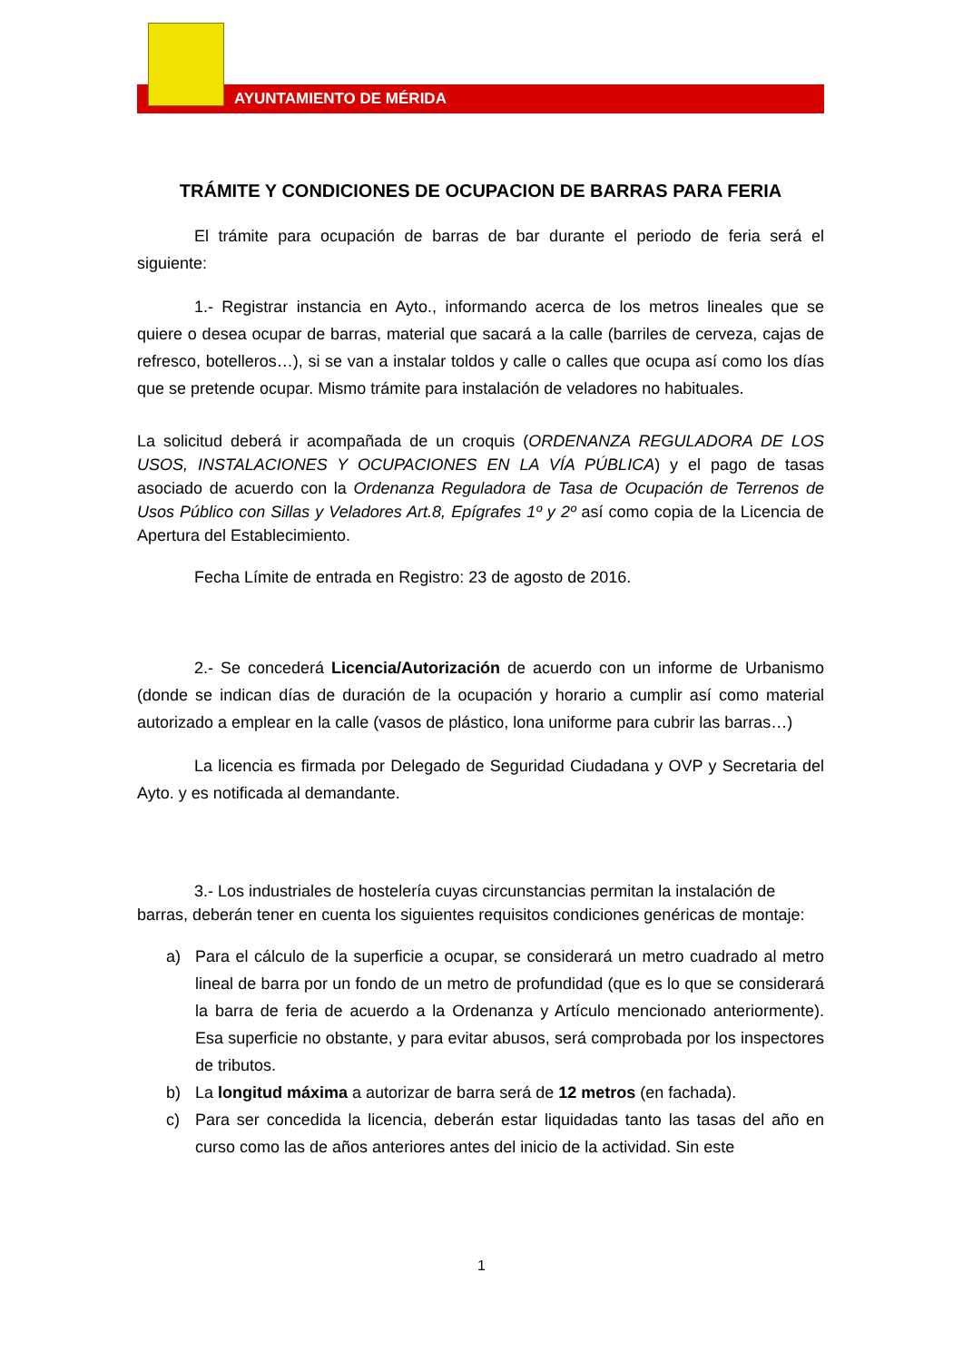AYUNTAMIENTO DE MÉRIDA
TRÁMITE Y CONDICIONES DE OCUPACION DE BARRAS PARA FERIA
El trámite para ocupación de barras de bar durante el periodo de feria será el siguiente:
1.- Registrar instancia en Ayto., informando acerca de los metros lineales que se quiere o desea ocupar de barras, material que sacará a la calle (barriles de cerveza, cajas de refresco, botelleros…), si se van a instalar toldos y calle o calles que ocupa así como los días que se pretende ocupar. Mismo trámite para instalación de veladores no habituales.
La solicitud deberá ir acompañada de un croquis (ORDENANZA REGULADORA DE LOS USOS, INSTALACIONES Y OCUPACIONES EN LA VÍA PÚBLICA) y el pago de tasas asociado de acuerdo con la Ordenanza Reguladora de Tasa de Ocupación de Terrenos de Usos Público con Sillas y Veladores Art.8, Epígrafes 1º y 2º así como copia de la Licencia de Apertura del Establecimiento.
Fecha Límite de entrada en Registro: 23 de agosto de 2016.
2.- Se concederá Licencia/Autorización de acuerdo con un informe de Urbanismo (donde se indican días de duración de la ocupación y horario a cumplir así como material autorizado a emplear en la calle (vasos de plástico, lona uniforme para cubrir las barras…)
La licencia es firmada por Delegado de Seguridad Ciudadana y OVP y Secretaria del Ayto. y es notificada al demandante.
3.- Los industriales de hostelería cuyas circunstancias permitan la instalación de barras, deberán tener en cuenta los siguientes requisitos condiciones genéricas de montaje:
a) Para el cálculo de la superficie a ocupar, se considerará un metro cuadrado al metro lineal de barra por un fondo de un metro de profundidad (que es lo que se considerará la barra de feria de acuerdo a la Ordenanza y Artículo mencionado anteriormente). Esa superficie no obstante, y para evitar abusos, será comprobada por los inspectores de tributos.
b) La longitud máxima a autorizar de barra será de 12 metros (en fachada).
c) Para ser concedida la licencia, deberán estar liquidadas tanto las tasas del año en curso como las de años anteriores antes del inicio de la actividad. Sin este
1